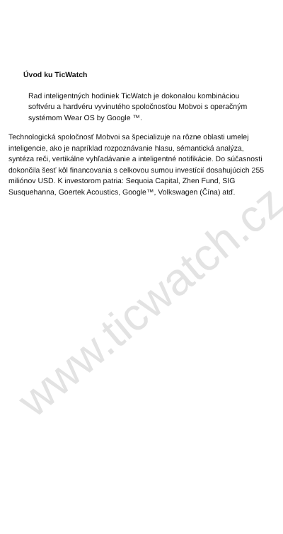Úvod ku TicWatch
Rad inteligentných hodiniek TicWatch je dokonalou kombináciou softvéru a hardvéru vyvinutého spoločnosťou Mobvoi s operačným systémom Wear OS by Google ™.
Technologická spoločnosť Mobvoi sa špecializuje na rôzne oblasti umelej inteligencie, ako je napríklad rozpoznávanie hlasu, sémantická analýza, syntéza reči, vertikálne vyhľadávanie a inteligentné notifikácie. Do súčasnosti dokončila šesť kôl financovania s celkovou sumou investícií dosahujúcich 255 miliónov USD. K investorom patria: Sequoia Capital, Zhen Fund, SIG Susquehanna, Goertek Acoustics, Google™, Volkswagen (Čína) atď.
www.ticwatch.cz